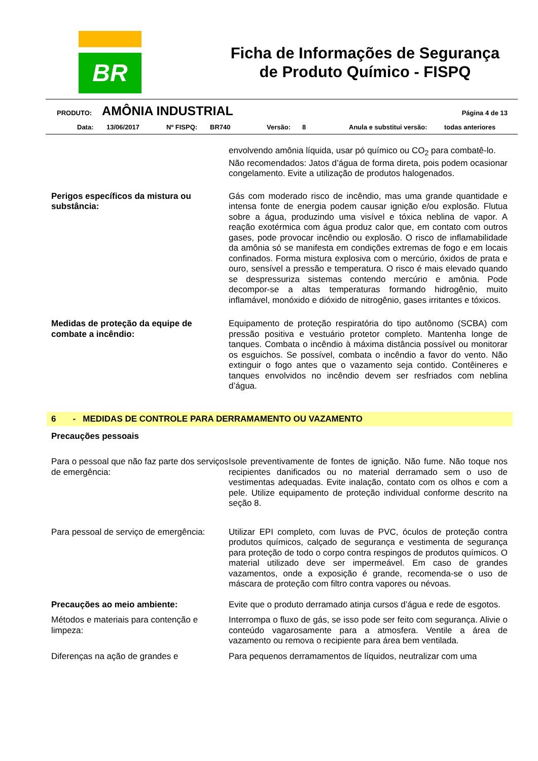BR
Ficha de Informações de Segurança
de Produto Químico - FISPQ
PRODUTO: AMÔNIA INDUSTRIAL Página 4 de 13
Data: 13/06/2017 Nº FISPQ: BR740 Versão: 8 Anula e substitui versão: todas anteriores
envolvendo amônia líquida, usar pó químico ou CO<sub>2</sub> para combatê-lo.
Não recomendados: Jatos d’água de forma direta, pois podem ocasionar congelamento. Evite a utilização de produtos halogenados.
Perigos específicos da mistura ou substância:
Gás com moderado risco de incêndio, mas uma grande quantidade e intensa fonte de energia podem causar ignição e/ou explosão. Flutua sobre a água, produzindo uma visível e tóxica neblina de vapor. A reação exotérmica com água produz calor que, em contato com outros gases, pode provocar incêndio ou explosão. O risco de inflamabilidade da amônia só se manifesta em condições extremas de fogo e em locais confinados. Forma mistura explosiva com o mercúrio, óxidos de prata e ouro, sensível a pressão e temperatura. O risco é mais elevado quando se despressuriza sistemas contendo mercúrio e amônia. Pode decompor-se a altas temperaturas formando hidrogênio, muito inflamável, monóxido e dióxido de nitrogênio, gases irritantes e tóxicos.
Medidas de proteção da equipe de combate a incêndio:
Equipamento de proteção respiratória do tipo autônomo (SCBA) com pressão positiva e vestuário protetor completo. Mantenha longe de tanques. Combata o incêndio à máxima distância possível ou monitorar os esguichos. Se possível, combata o incêndio a favor do vento. Não extinguir o fogo antes que o vazamento seja contido. Contêineres e tanques envolvidos no incêndio devem ser resfriados com neblina d’água.
6 - MEDIDAS DE CONTROLE PARA DERRAMAMENTO OU VAZAMENTO
Precauções pessoais
Para o pessoal que não faz parte dos serviços de emergência:
Isole preventivamente de fontes de ignição. Não fume. Não toque nos recipientes danificados ou no material derramado sem o uso de vestimentas adequadas. Evite inalação, contato com os olhos e com a pele. Utilize equipamento de proteção individual conforme descrito na seção 8.
Para pessoal de serviço de emergência:
Utilizar EPI completo, com luvas de PVC, óculos de proteção contra produtos químicos, calçado de segurança e vestimenta de segurança para proteção de todo o corpo contra respingos de produtos químicos. O material utilizado deve ser impermeável. Em caso de grandes vazamentos, onde a exposição é grande, recomenda-se o uso de máscara de proteção com filtro contra vapores ou névoas.
Precauções ao meio ambiente: Evite que o produto derramado atinja cursos d’água e rede de esgotos.
Métodos e materiais para contenção e limpeza:
Interrompa o fluxo de gás, se isso pode ser feito com segurança. Alivie o conteúdo vagarosamente para a atmosfera. Ventile a área de vazamento ou remova o recipiente para área bem ventilada.
Diferenças na ação de grandes e Para pequenos derramamentos de líquidos, neutralizar com uma